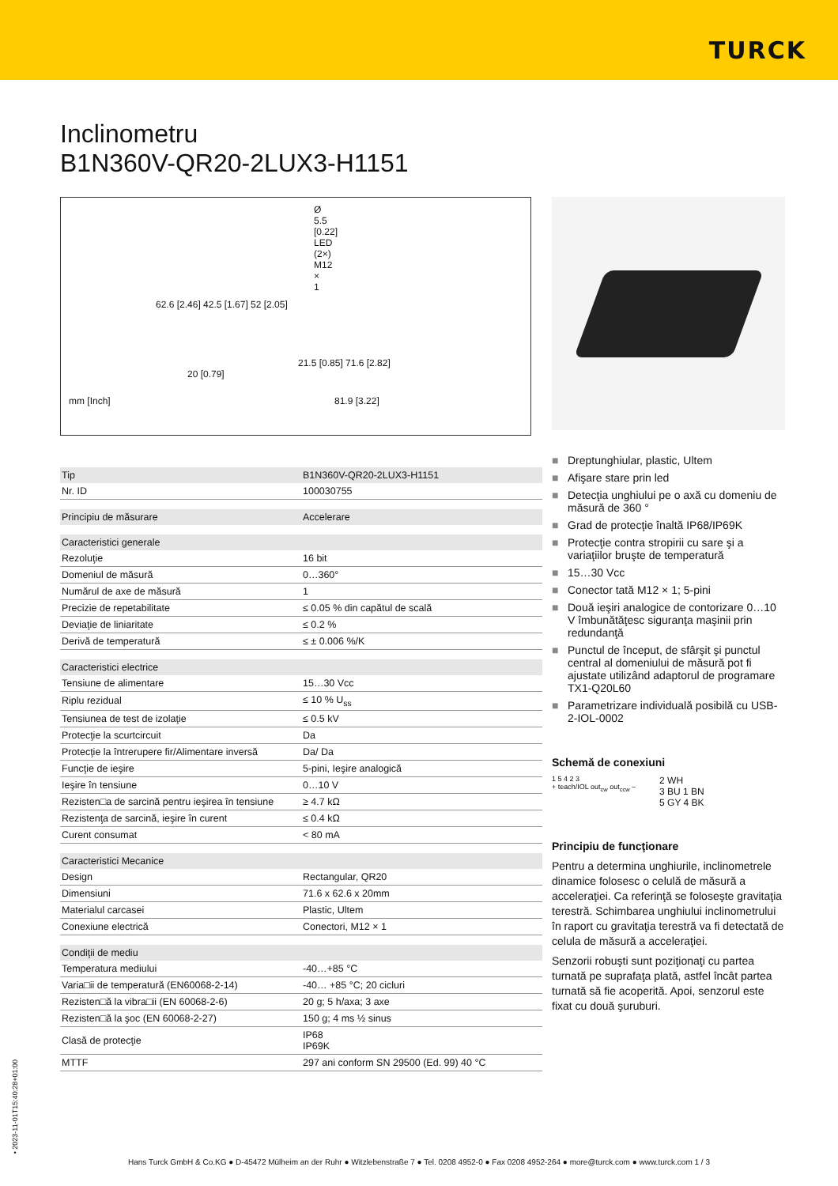TURCK
Inclinometru
B1N360V-QR20-2LUX3-H1151
Ø 5.5 [0.22]
LED (2×) M12 × 1
62.6 [2.46] 42.5 [1.67] 52 [2.05]
21.5 [0.85] 71.6 [2.82]
20 [0.79]
mm [Inch] 81.9 [3.22]
| Tip | B1N360V-QR20-2LUX3-H1151 |
| Nr. ID | 100030755 |
| Principiu de măsurare | Accelerare |
| Caracteristici generale | |
| Rezoluţie | 16 bit |
| Domeniul de măsură | 0…360° |
| Numărul de axe de măsură | 1 |
| Precizie de repetabilitate | ≤ 0.05 % din capătul de scală |
| Deviaţie de liniaritate | ≤ 0.2 % |
| Derivă de temperatură | ≤ ± 0.006 %/K |
| Caracteristici electrice | |
| Tensiune de alimentare | 15…30 Vcc |
| Riplu rezidual | ≤ 10 % U<sub>ss</sub> |
| Tensiunea de test de izolaţie | ≤ 0.5 kV |
| Protecţie la scurtcircuit | Da |
| Protecţie la întrerupere fir/Alimentare inversă | Da/ Da |
| Funcţie de ieşire | 5-pini, Ieşire analogică |
| Ieşire în tensiune | 0…10 V |
| Rezisten□a de sarcină pentru ieşirea în tensiune | ≥ 4.7 kΩ |
| Rezistenţa de sarcină, ieşire în curent | ≤ 0.4 kΩ |
| Curent consumat | < 80 mA |
| Caracteristici Mecanice | |
| Design | Rectangular, QR20 |
| Dimensiuni | 71.6 x 62.6 x 20mm |
| Materialul carcasei | Plastic, Ultem |
| Conexiune electrică | Conectori, M12 × 1 |
| Condiţii de mediu | |
| Temperatura mediului | -40…+85 °C |
| Varia□ii de temperatură (EN60068-2-14) | -40… +85 °C; 20 cicluri |
| Rezisten□ă la vibra□ii (EN 60068-2-6) | 20 g; 5 h/axa; 3 axe |
| Rezisten□ă la şoc (EN 60068-2-27) | 150 g; 4 ms ½ sinus |
| Clasă de protecţie | IP68 IP69K |
| MTTF | 297 ani conform SN 29500 (Ed. 99) 40 °C |
■ Dreptunghiular, plastic, Ultem
■ Afişare stare prin led
■ Detecţia unghiului pe o axă cu domeniu de măsură de 360 °
■ Grad de protecţie înaltă IP68/IP69K
■ Protecţie contra stropirii cu sare şi a variaţiilor bruşte de temperatură
■ 15…30 Vcc
■ Conector tată M12 × 1; 5-pini
■ Două ieşiri analogice de contorizare 0…10 V îmbunătăţesc siguranţa maşinii prin redundanţă
■ Punctul de început, de sfârşit şi punctul central al domeniului de măsură pot fi ajustate utilizând adaptorul de programare TX1-Q20L60
■ Parametrizare individuală posibilă cu USB-2-IOL-0002
Schemă de conexiuni
1 5 4 2 3
+ teach/IOL out<sub>cw</sub> out<sub>ccw</sub> –
2 WH
3 BU 1 BN
5 GY 4 BK
Principiu de funcţionare
Pentru a determina unghiurile, inclinometrele dinamice folosesc o celulă de măsură a acceleraţiei. Ca referinţă se foloseşte gravitaţia terestră. Schimbarea unghiului inclinometrului în raport cu gravitaţia terestră va fi detectată de celula de măsură a acceleraţiei.
Senzorii robuşti sunt poziţionaţi cu partea turnată pe suprafaţa plată, astfel încât partea turnată să fie acoperită. Apoi, senzorul este fixat cu două şuruburi.
• 2023-11-01T15:40:28+01:00
Hans Turck GmbH & Co.KG ● D-45472 Mülheim an der Ruhr ● Witzlebenstraße 7 ● Tel. 0208 4952-0 ● Fax 0208 4952-264 ● more@turck.com ● www.turck.com 1 / 3